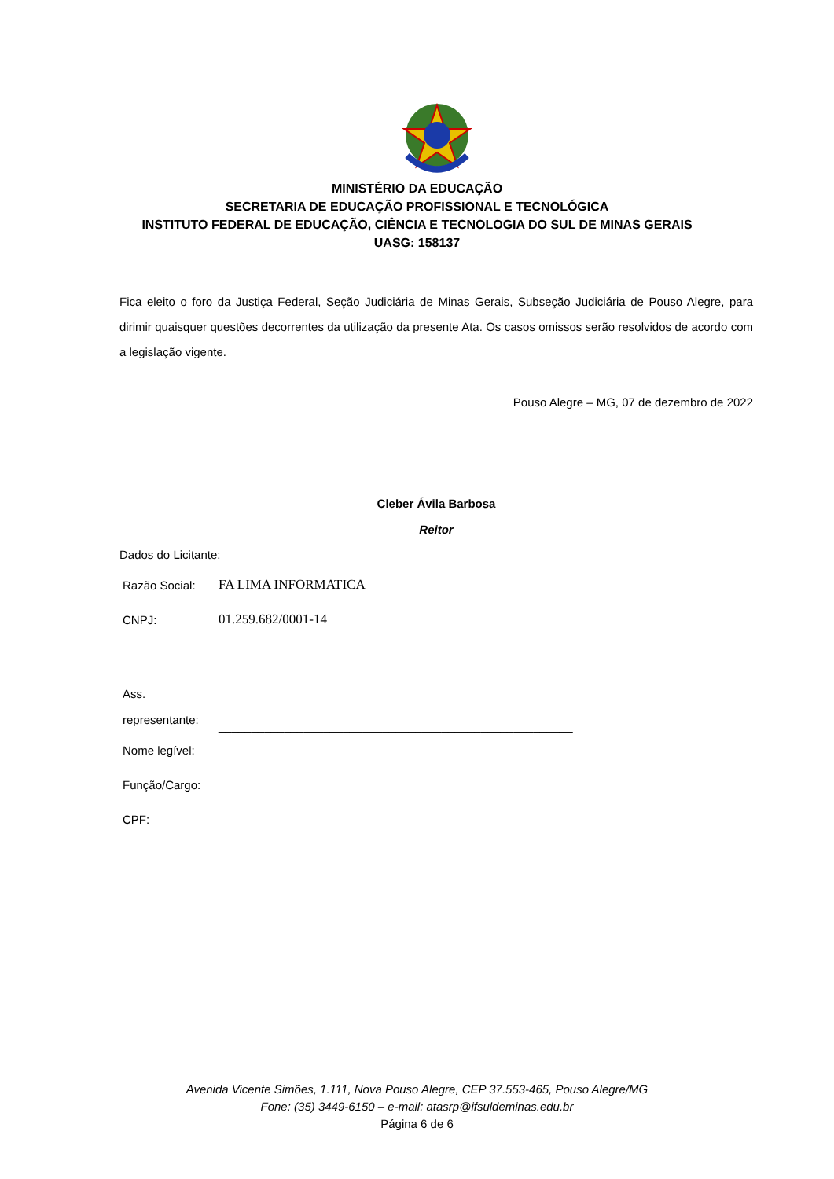MINISTÉRIO DA EDUCAÇÃO
SECRETARIA DE EDUCAÇÃO PROFISSIONAL E TECNOLÓGICA
INSTITUTO FEDERAL DE EDUCAÇÃO, CIÊNCIA E TECNOLOGIA DO SUL DE MINAS GERAIS
UASG: 158137
Fica eleito o foro da Justiça Federal, Seção Judiciária de Minas Gerais, Subseção Judiciária de Pouso Alegre, para dirimir quaisquer questões decorrentes da utilização da presente Ata. Os casos omissos serão resolvidos de acordo com a legislação vigente.
Pouso Alegre – MG, 07 de dezembro de 2022
Cleber Ávila Barbosa
Reitor
Dados do Licitante:
| Razão Social: | FA LIMA INFORMATICA |
| CNPJ: | 01.259.682/0001-14 |
| Ass. representante: | ______________________________________________________ |
| Nome legível: | |
| Função/Cargo: | |
| CPF: | |
Avenida Vicente Simões, 1.111, Nova Pouso Alegre, CEP 37.553-465, Pouso Alegre/MG
Fone: (35) 3449-6150 – e-mail: atasrp@ifsuldeminas.edu.br
Página 6 de 6